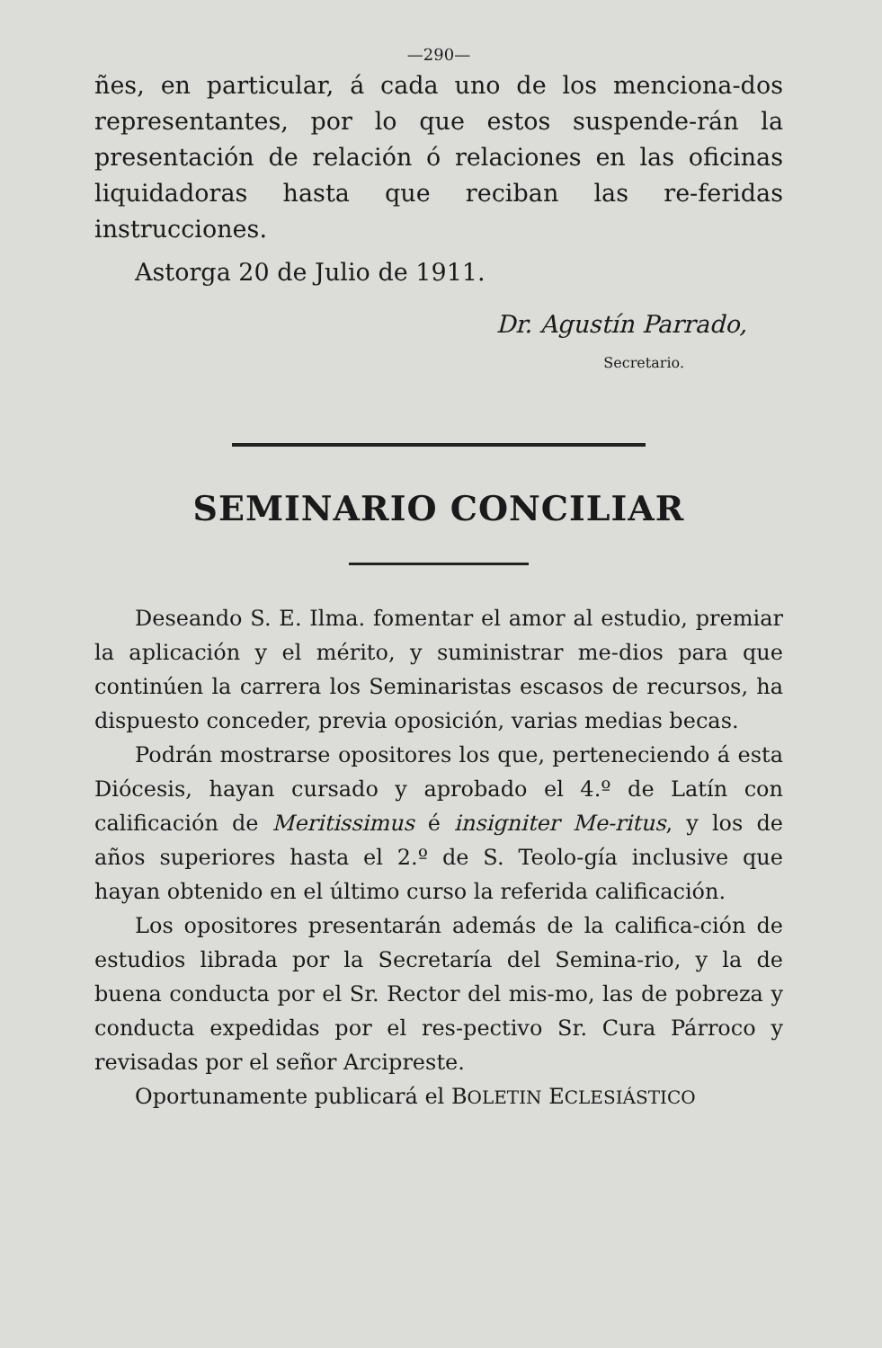—290—
ñes, en particular, á cada uno de los menciona-dos representantes, por lo que estos suspende-rán la presentación de relación ó relaciones en las oficinas liquidadoras hasta que reciban las re-feridas instrucciones.
Astorga 20 de Julio de 1911.
Dr. Agustín Parrado,
Secretario.
SEMINARIO CONCILIAR
Deseando S. E. Ilma. fomentar el amor al estudio, premiar la aplicación y el mérito, y suministrar me-dios para que continúen la carrera los Seminaristas escasos de recursos, ha dispuesto conceder, previa oposición, varias medias becas.
Podrán mostrarse opositores los que, perteneciendo á esta Diócesis, hayan cursado y aprobado el 4.º de Latín con calificación de Meritissimus é insigniter Me-ritus, y los de años superiores hasta el 2.º de S. Teolo-gía inclusive que hayan obtenido en el último curso la referida calificación.
Los opositores presentarán además de la califica-ción de estudios librada por la Secretaría del Semina-rio, y la de buena conducta por el Sr. Rector del mis-mo, las de pobreza y conducta expedidas por el res-pectivo Sr. Cura Párroco y revisadas por el señor Arcipreste.
Oportunamente publicará el BOLETIN ECLESIÁSTICO